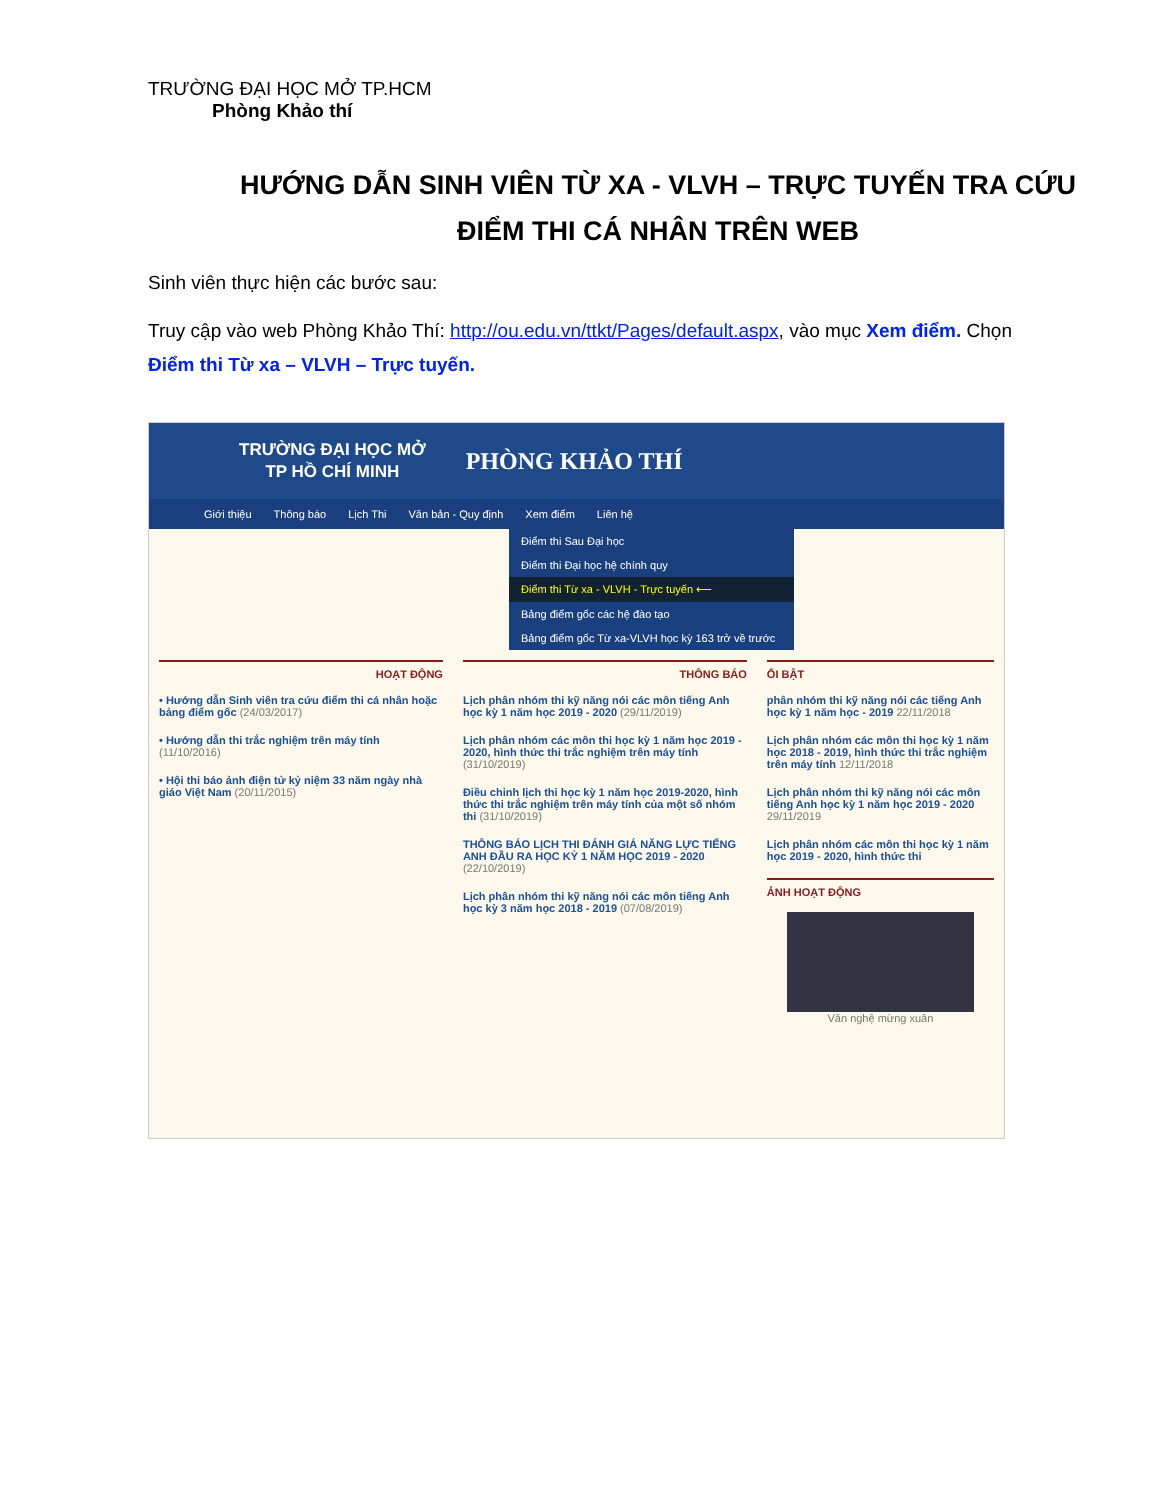TRƯỜNG ĐẠI HỌC MỞ TP.HCM
Phòng Khảo thí
HƯỚNG DẪN SINH VIÊN TỪ XA - VLVH – TRỰC TUYẾN TRA CỨU ĐIỂM THI CÁ NHÂN TRÊN WEB
Sinh viên thực hiện các bước sau:
Truy cập vào web Phòng Khảo Thí: http://ou.edu.vn/ttkt/Pages/default.aspx, vào mục Xem điểm. Chọn Điểm thi Từ xa – VLVH – Trực tuyến.
TRƯỜNG ĐẠI HỌC MỞ
TP HỒ CHÍ MINH
PHÒNG KHẢO THÍ
Giới thiệu Thông báo Lịch Thi Văn bản - Quy định Xem điểm Liên hệ
Điểm thi Sau Đại học
Điểm thi Đại học hệ chính quy
Điểm thi Từ xa - VLVH - Trực tuyến ⟵
Bảng điểm gốc các hệ đào tạo
Bảng điểm gốc Từ xa-VLVH học kỳ 163 trở về trước
HOẠT ĐỘNG
• Hướng dẫn Sinh viên tra cứu điểm thi cá nhân hoặc bảng điểm gốc (24/03/2017)
• Hướng dẫn thi trắc nghiệm trên máy tính (11/10/2016)
• Hội thi báo ảnh điện tử kỷ niệm 33 năm ngày nhà giáo Việt Nam (20/11/2015)
THÔNG BÁO
Lịch phân nhóm thi kỹ năng nói các môn tiếng Anh học kỳ 1 năm học 2019 - 2020 (29/11/2019)
Lịch phân nhóm các môn thi học kỳ 1 năm học 2019 - 2020, hình thức thi trắc nghiệm trên máy tính (31/10/2019)
Điều chỉnh lịch thi học kỳ 1 năm học 2019-2020, hình thức thi trắc nghiệm trên máy tính của một số nhóm thi (31/10/2019)
THÔNG BÁO LỊCH THI ĐÁNH GIÁ NĂNG LỰC TIẾNG ANH ĐẦU RA HỌC KỲ 1 NĂM HỌC 2019 - 2020 (22/10/2019)
Lịch phân nhóm thi kỹ năng nói các môn tiếng Anh học kỳ 3 năm học 2018 - 2019 (07/08/2019)
ỔI BẬT
phân nhóm thi kỹ năng nói các tiếng Anh học kỳ 1 năm học - 2019 22/11/2018
Lịch phân nhóm các môn thi học kỳ 1 năm học 2018 - 2019, hình thức thi trắc nghiệm trên máy tính 12/11/2018
Lịch phân nhóm thi kỹ năng nói các môn tiếng Anh học kỳ 1 năm học 2019 - 2020 29/11/2019
Lịch phân nhóm các môn thi học kỳ 1 năm học 2019 - 2020, hình thức thi
ẢNH HOẠT ĐỘNG
Văn nghệ mừng xuân